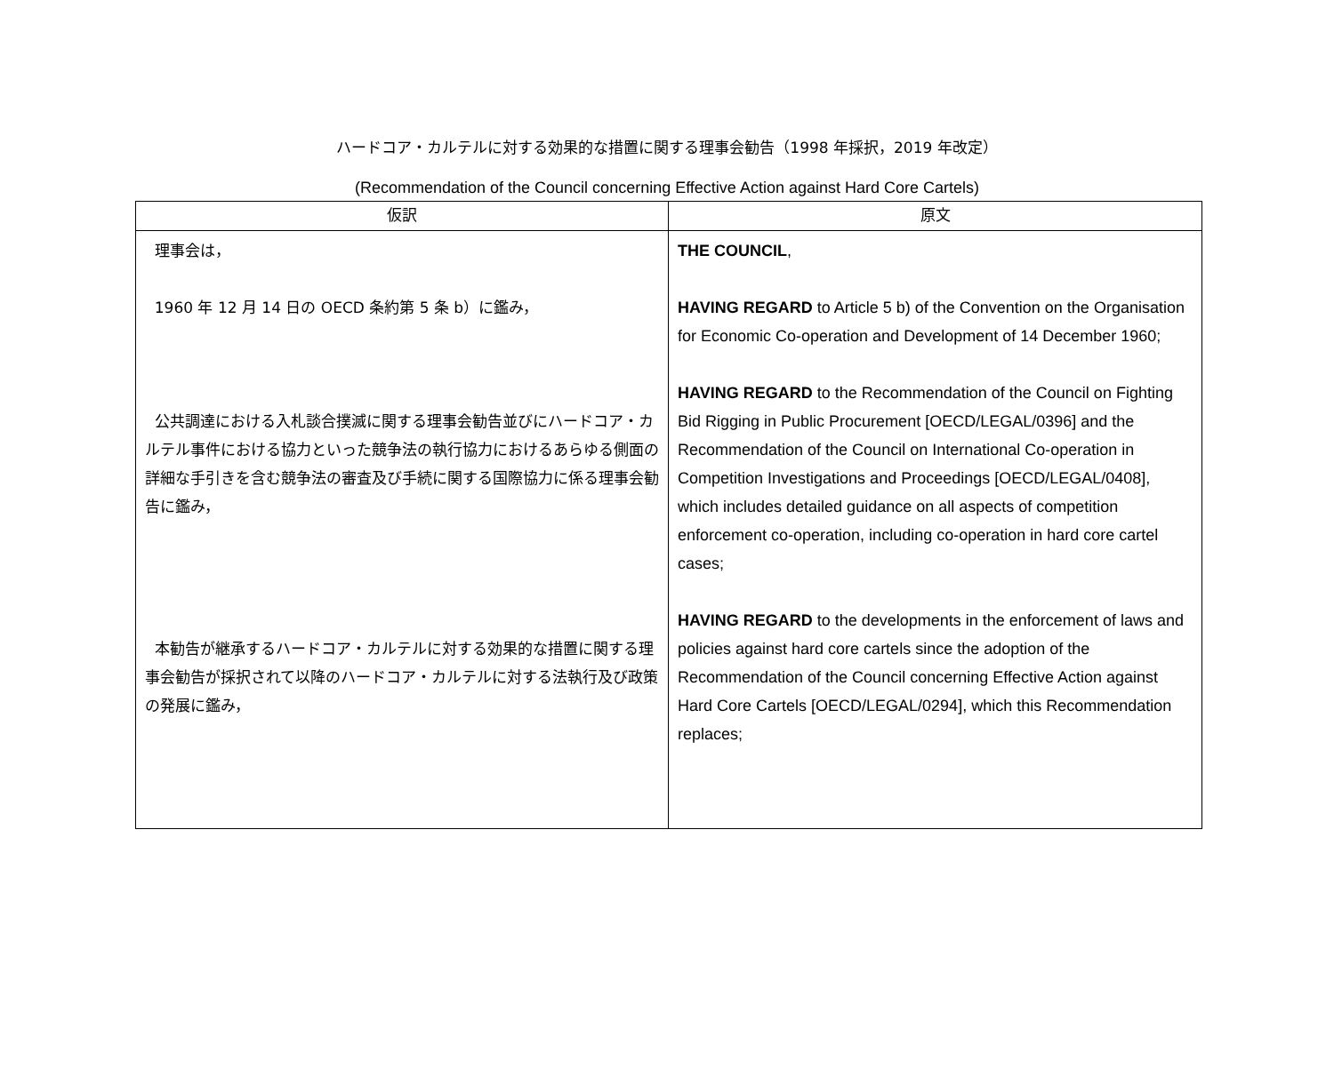ハードコア・カルテルに対する効果的な措置に関する理事会勧告（1998 年採択，2019 年改定）
(Recommendation of the Council concerning Effective Action against Hard Core Cartels)
| 仮訳 | 原文 |
| --- | --- |
| 理事会は， 1960 年 12 月 14 日の OECD 条約第 5 条 b）に鑑み， 公共調達における入札談合撲滅に関する理事会勧告並びにハードコア・カルテル事件における協力といった競争法の執行協力におけるあらゆる側面の詳細な手引きを含む競争法の審査及び手続に関する国際協力に係る理事会勧告に鑑み， 本勧告が継承するハードコア・カルテルに対する効果的な措置に関する理事会勧告が採択されて以降のハードコア・カルテルに対する法執行及び政策の発展に鑑み， | THE COUNCIL , HAVING REGARD to Article 5 b) of the Convention on the Organisation for Economic Co-operation and Development of 14 December 1960; HAVING REGARD to the Recommendation of the Council on Fighting Bid Rigging in Public Procurement [OECD/LEGAL/0396] and the Recommendation of the Council on International Co-operation in Competition Investigations and Proceedings [OECD/LEGAL/0408], which includes detailed guidance on all aspects of competition enforcement co-operation, including co-operation in hard core cartel cases; HAVING REGARD to the developments in the enforcement of laws and policies against hard core cartels since the adoption of the Recommendation of the Council concerning Effective Action against Hard Core Cartels [OECD/LEGAL/0294], which this Recommendation replaces; |